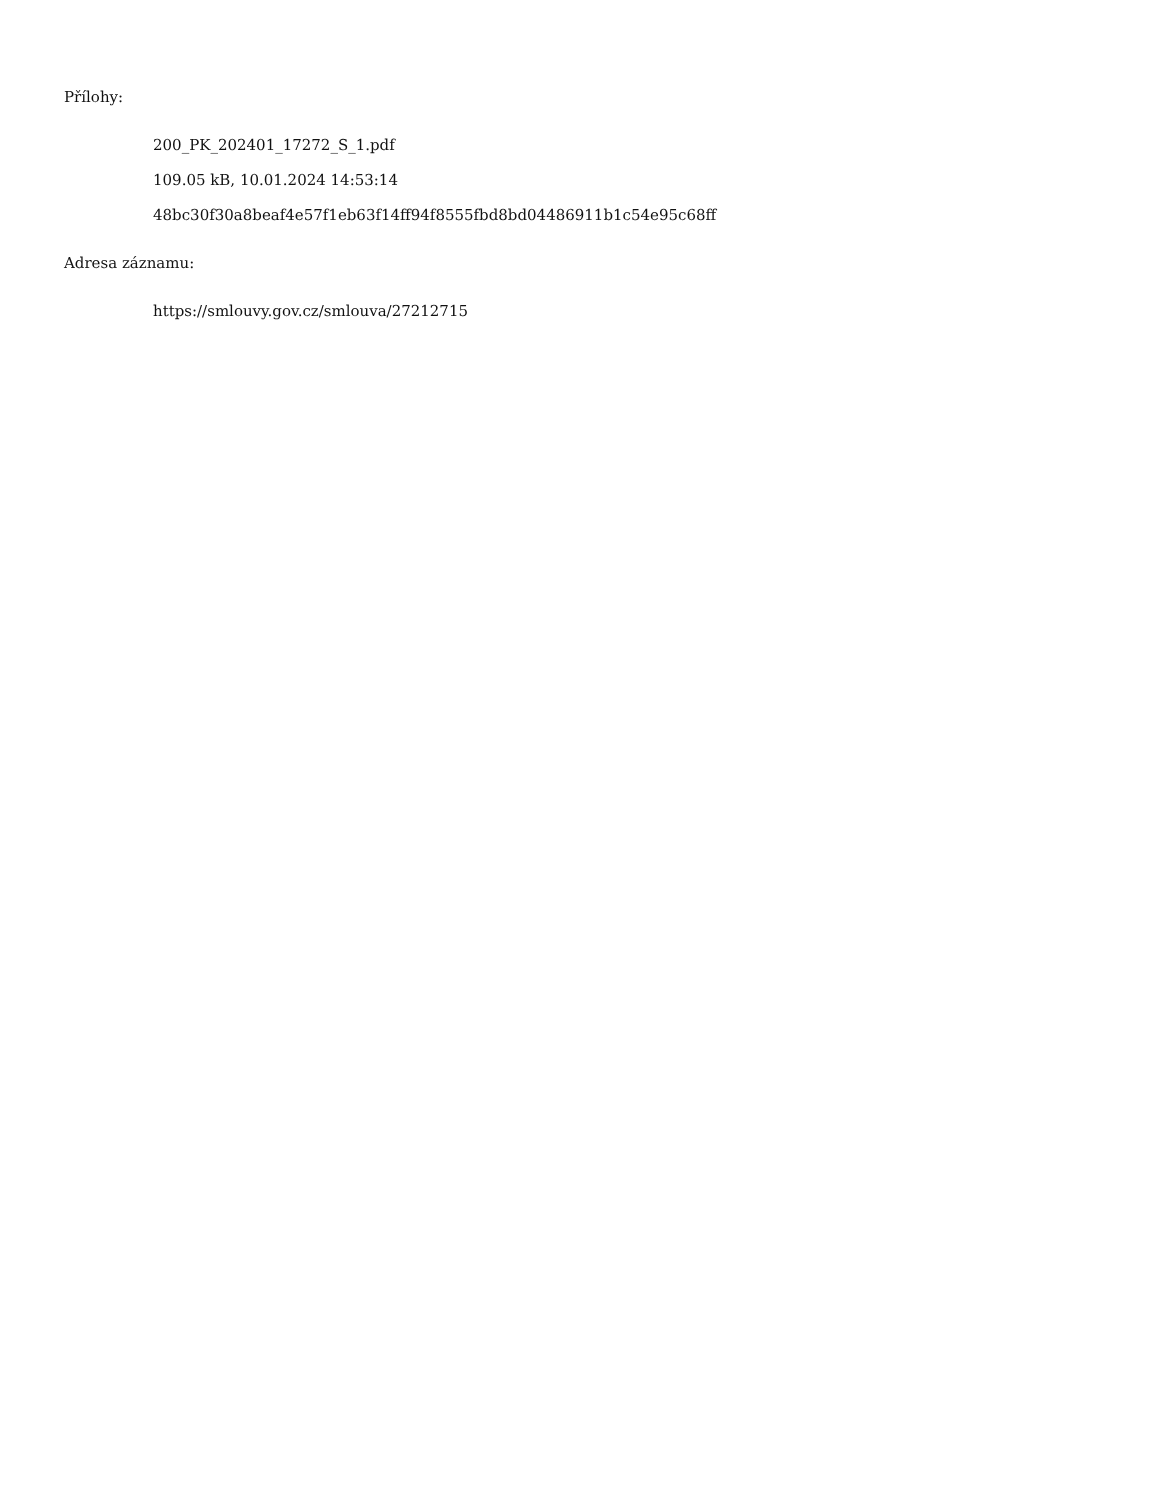Přílohy:
200_PK_202401_17272_S_1.pdf
109.05 kB, 10.01.2024 14:53:14
48bc30f30a8beaf4e57f1eb63f14ff94f8555fbd8bd04486911b1c54e95c68ff
Adresa záznamu:
https://smlouvy.gov.cz/smlouva/27212715